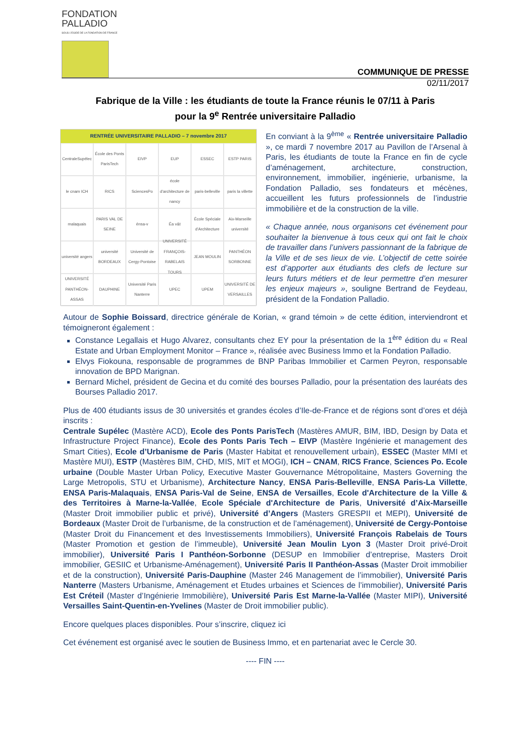FONDATION
PALLADIO
SOUS L'EGIDE DE LA FONDATION DE FRANCE
COMMUNIQUE DE PRESSE
02/11/2017
Fabrique de la Ville : les étudiants de toute la France réunis le 07/11 à Paris
pour la 9<sup>e</sup> Rentrée universitaire Palladio
RENTRÉE UNIVERSITAIRE PALLADIO – 7 novembre 2017
CentraleSupélec
École des Ponts ParisTech
EIVP
EUP
ESSEC
ESTP PARIS
le cnam ICH
RICS
SciencesPo
école d'architecture de nancy
paris-belleville
paris la villette
malaquais
PARIS VAL DE SEINE
énsa-v
Éa v&t
École Spéciale d'Architecture
Aix-Marseille université
université angers
université BORDEAUX
Université de Cergy-Pontoise
UNIVERSITÉ FRANÇOIS-RABELAIS TOURS
JEAN MOULIN
PANTHÉON SORBONNE
UNIVERSITÉ PANTHÉON-ASSAS
DAUPHINE
Université Paris Nanterre
UPEC
UPEM
UNIVERSITÉ DE VERSAILLES
En conviant à la 9<sup>ème</sup> « Rentrée universitaire Palladio », ce mardi 7 novembre 2017 au Pavillon de l’Arsenal à Paris, les étudiants de toute la France en fin de cycle d’aménagement, architecture, construction, environnement, immobilier, ingénierie, urbanisme, la Fondation Palladio, ses fondateurs et mécènes, accueillent les futurs professionnels de l’industrie immobilière et de la construction de la ville.
« Chaque année, nous organisons cet événement pour souhaiter la bienvenue à tous ceux qui ont fait le choix de travailler dans l’univers passionnant de la fabrique de la Ville et de ses lieux de vie. L’objectif de cette soirée est d’apporter aux étudiants des clefs de lecture sur leurs futurs métiers et de leur permettre d’en mesurer les enjeux majeurs », souligne Bertrand de Feydeau, président de la Fondation Palladio.
Autour de Sophie Boissard, directrice générale de Korian, « grand témoin » de cette édition, interviendront et témoigneront également :
Constance Legallais et Hugo Alvarez, consultants chez EY pour la présentation de la 1<sup>ère</sup> édition du « Real Estate and Urban Employment Monitor – France », réalisée avec Business Immo et la Fondation Palladio.
Elvys Fiokouna, responsable de programmes de BNP Paribas Immobilier et Carmen Peyron, responsable innovation de BPD Marignan.
Bernard Michel, président de Gecina et du comité des bourses Palladio, pour la présentation des lauréats des Bourses Palladio 2017.
Plus de 400 étudiants issus de 30 universités et grandes écoles d’Ile-de-France et de régions sont d’ores et déjà inscrits :
Centrale Supélec (Mastère ACD), Ecole des Ponts ParisTech (Mastères AMUR, BIM, IBD, Design by Data et Infrastructure Project Finance), Ecole des Ponts Paris Tech – EIVP (Mastère Ingénierie et management des Smart Cities), Ecole d’Urbanisme de Paris (Master Habitat et renouvellement urbain), ESSEC (Master MMI et Mastère MUI), ESTP (Mastères BIM, CHD, MIS, MIT et MOGI), ICH – CNAM, RICS France, Sciences Po. Ecole urbaine (Double Master Urban Policy, Executive Master Gouvernance Métropolitaine, Masters Governing the Large Metropolis, STU et Urbanisme), Architecture Nancy, ENSA Paris-Belleville, ENSA Paris-La Villette, ENSA Paris-Malaquais, ENSA Paris-Val de Seine, ENSA de Versailles, Ecole d'Architecture de la Ville & des Territoires à Marne-la-Vallée, Ecole Spéciale d'Architecture de Paris, Université d’Aix-Marseille (Master Droit immobilier public et privé), Université d’Angers (Masters GRESPII et MEPI), Université de Bordeaux (Master Droit de l’urbanisme, de la construction et de l’aménagement), Université de Cergy-Pontoise (Master Droit du Financement et des Investissements Immobiliers), Université François Rabelais de Tours (Master Promotion et gestion de l’immeuble), Université Jean Moulin Lyon 3 (Master Droit privé-Droit immobilier), Université Paris I Panthéon-Sorbonne (DESUP en Immobilier d’entreprise, Masters Droit immobilier, GESIIC et Urbanisme-Aménagement), Université Paris II Panthéon-Assas (Master Droit immobilier et de la construction), Université Paris-Dauphine (Master 246 Management de l’immobilier), Université Paris Nanterre (Masters Urbanisme, Aménagement et Etudes urbaines et Sciences de l’immobilier), Université Paris Est Créteil (Master d’Ingénierie Immobilière), Université Paris Est Marne-la-Vallée (Master MIPI), Université Versailles Saint-Quentin-en-Yvelines (Master de Droit immobilier public).
Encore quelques places disponibles. Pour s’inscrire, cliquez ici
Cet événement est organisé avec le soutien de Business Immo, et en partenariat avec le Cercle 30.
---- FIN ----